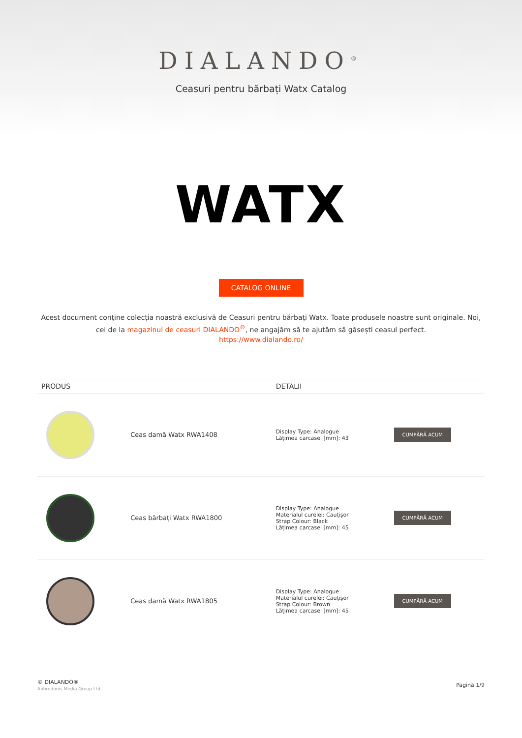DIALANDO<sup>®</sup>
Ceasuri pentru bărbați Watx Catalog
WATX
CATALOG ONLINE
Acest document conține colecția noastră exclusivă de Ceasuri pentru bărbați Watx. Toate produsele noastre sunt originale. Noi, cei de la magazinul de ceasuri DIALANDO<sup>®</sup>, ne angajăm să te ajutăm să găsești ceasul perfect.
https://www.dialando.ro/
| PRODUS | | DETALII | |
| --- | --- | --- | --- |
| | Ceas damă Watx RWA1408 | Display Type: Analogue Lățimea carcasei [mm]: 43 | CUMPĂRĂ ACUM |
| | Ceas bărbați Watx RWA1800 | Display Type: Analogue Materialul curelei: Cauțișor Strap Colour: Black Lățimea carcasei [mm]: 45 | CUMPĂRĂ ACUM |
| | Ceas damă Watx RWA1805 | Display Type: Analogue Materialul curelei: Cauțișor Strap Colour: Brown Lățimea carcasei [mm]: 45 | CUMPĂRĂ ACUM |
© DIALANDO®
Aphrodonis Media Group Ltd
Pagină 1/9